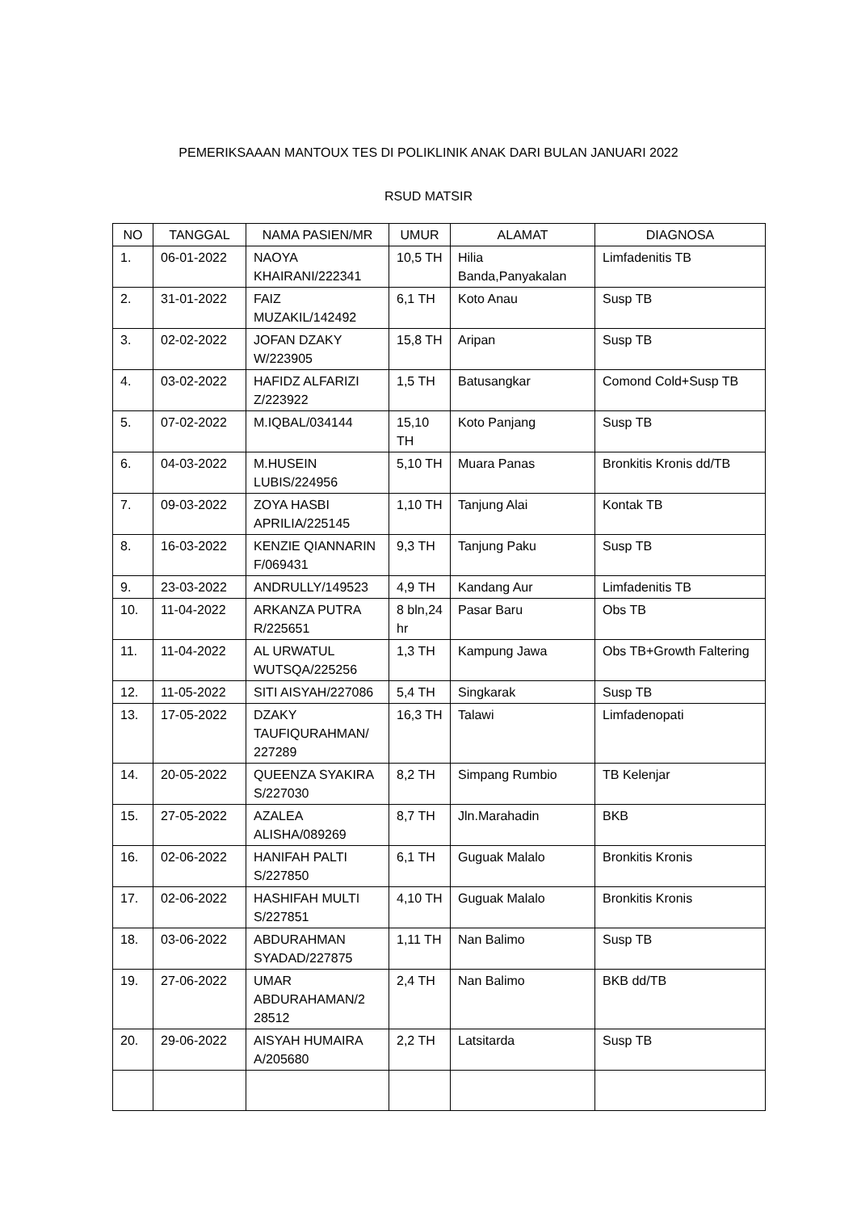PEMERIKSAAAN MANTOUX TES DI POLIKLINIK ANAK DARI BULAN JANUARI 2022
RSUD MATSIR
| NO | TANGGAL | NAMA PASIEN/MR | UMUR | ALAMAT | DIAGNOSA |
| --- | --- | --- | --- | --- | --- |
| 1. | 06-01-2022 | NAOYA KHAIRANI/222341 | 10,5 TH | Hilia Banda,Panyakalan | Limfadenitis TB |
| 2. | 31-01-2022 | FAIZ MUZAKIL/142492 | 6,1 TH | Koto Anau | Susp TB |
| 3. | 02-02-2022 | JOFAN DZAKY W/223905 | 15,8 TH | Aripan | Susp TB |
| 4. | 03-02-2022 | HAFIDZ ALFARIZI Z/223922 | 1,5 TH | Batusangkar | Comond Cold+Susp TB |
| 5. | 07-02-2022 | M.IQBAL/034144 | 15,10 TH | Koto Panjang | Susp TB |
| 6. | 04-03-2022 | M.HUSEIN LUBIS/224956 | 5,10 TH | Muara Panas | Bronkitis Kronis dd/TB |
| 7. | 09-03-2022 | ZOYA HASBI APRILIA/225145 | 1,10 TH | Tanjung Alai | Kontak TB |
| 8. | 16-03-2022 | KENZIE QIANNARIN F/069431 | 9,3 TH | Tanjung Paku | Susp TB |
| 9. | 23-03-2022 | ANDRULLY/149523 | 4,9 TH | Kandang Aur | Limfadenitis TB |
| 10. | 11-04-2022 | ARKANZA PUTRA R/225651 | 8 bln,24 hr | Pasar Baru | Obs TB |
| 11. | 11-04-2022 | AL URWATUL WUTSQA/225256 | 1,3 TH | Kampung Jawa | Obs TB+Growth Faltering |
| 12. | 11-05-2022 | SITI AISYAH/227086 | 5,4 TH | Singkarak | Susp TB |
| 13. | 17-05-2022 | DZAKY TAUFIQURAHMAN/ 227289 | 16,3 TH | Talawi | Limfadenopati |
| 14. | 20-05-2022 | QUEENZA SYAKIRA S/227030 | 8,2 TH | Simpang Rumbio | TB Kelenjar |
| 15. | 27-05-2022 | AZALEA ALISHA/089269 | 8,7 TH | Jln.Marahadin | BKB |
| 16. | 02-06-2022 | HANIFAH PALTI S/227850 | 6,1 TH | Guguak Malalo | Bronkitis Kronis |
| 17. | 02-06-2022 | HASHIFAH MULTI S/227851 | 4,10 TH | Guguak Malalo | Bronkitis Kronis |
| 18. | 03-06-2022 | ABDURAHMAN SYADAD/227875 | 1,11 TH | Nan Balimo | Susp TB |
| 19. | 27-06-2022 | UMAR ABDURAHAMAN/2 28512 | 2,4 TH | Nan Balimo | BKB dd/TB |
| 20. | 29-06-2022 | AISYAH HUMAIRA A/205680 | 2,2 TH | Latsitarda | Susp TB |